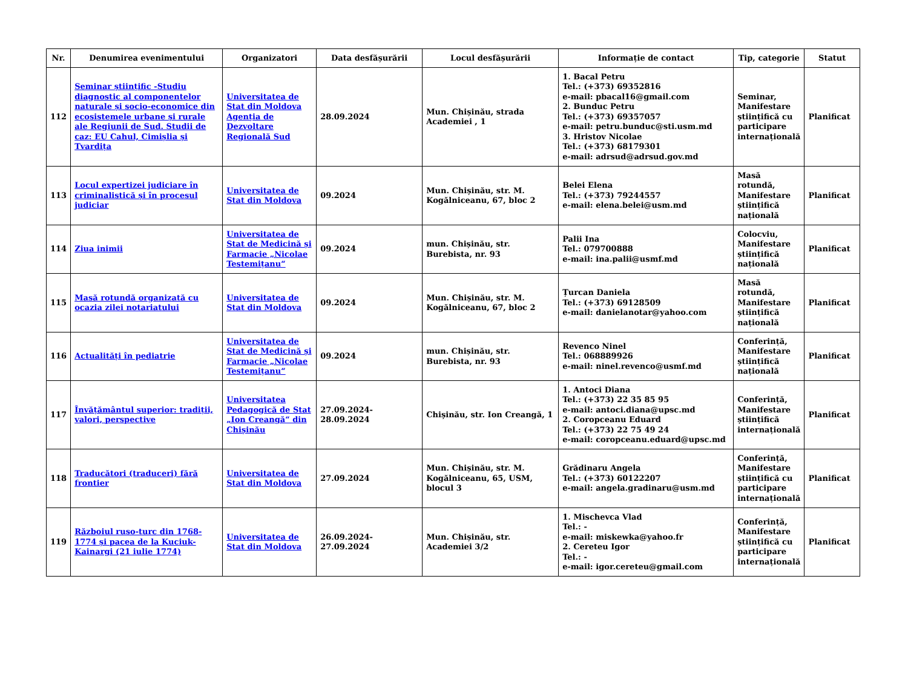| Nr. | Denumirea evenimentului | Organizatori | Data desfășurării | Locul desfășurării | Informație de contact | Tip, categorie | Statut |
| --- | --- | --- | --- | --- | --- | --- | --- |
| 112 | Seminar științific -Studiu diagnostic al componentelor naturale și socio-economice din ecosistemele urbane și rurale ale Regiunii de Sud. Studii de caz: EU Cahul, Cimișlia și Tvardița | Universitatea de Stat din Moldova Agenția de Dezvoltare Regională Sud | 28.09.2024 | Mun. Chișinău, strada Academiei , 1 | 1. Bacal Petru Tel.: (+373) 69352816 e-mail: pbacal16@gmail.com 2. Bunduc Petru Tel.: (+373) 69357057 e-mail: petru.bunduc@sti.usm.md 3. Hristov Nicolae Tel.: (+373) 68179301 e-mail: adrsud@adrsud.gov.md | Seminar, Manifestare științifică cu participare internațională | Planificat |
| 113 | Locul expertizei judiciare în criminalistică și în procesul judiciar | Universitatea de Stat din Moldova | 09.2024 | Mun. Chișinău, str. M. Kogălniceanu, 67, bloc 2 | Belei Elena Tel.: (+373) 79244557 e-mail: elena.belei@usm.md | Masă rotundă, Manifestare științifică națională | Planificat |
| 114 | Ziua inimii | Universitatea de Stat de Medicină și Farmacie „Nicolae Testemițanu“ | 09.2024 | mun. Chișinău, str. Burebista, nr. 93 | Palii Ina Tel.: 079700888 e-mail: ina.palii@usmf.md | Colocviu, Manifestare științifică națională | Planificat |
| 115 | Masă rotundă organizată cu ocazia zilei notariatului | Universitatea de Stat din Moldova | 09.2024 | Mun. Chișinău, str. M. Kogălniceanu, 67, bloc 2 | Țurcan Daniela Tel.: (+373) 69128509 e-mail: danielanotar@yahoo.com | Masă rotundă, Manifestare științifică națională | Planificat |
| 116 | Actualități în pediatrie | Universitatea de Stat de Medicină și Farmacie „Nicolae Testemițanu“ | 09.2024 | mun. Chișinău, str. Burebista, nr. 93 | Revenco Ninel Tel.: 068889926 e-mail: ninel.revenco@usmf.md | Conferință, Manifestare științifică națională | Planificat |
| 117 | Învățământul superior: tradiții, valori, perspective | Universitatea Pedagogică de Stat „Ion Creangă“ din Chișinău | 27.09.2024-28.09.2024 | Chișinău, str. Ion Creangă, 1 | 1. Antoci Diana Tel.: (+373) 22 35 85 95 e-mail: antoci.diana@upsc.md 2. Coropceanu Eduard Tel.: (+373) 22 75 49 24 e-mail: coropceanu.eduard@upsc.md | Conferință, Manifestare științifică internațională | Planificat |
| 118 | Traducători (traduceri) fără frontier | Universitatea de Stat din Moldova | 27.09.2024 | Mun. Chișinău, str. M. Kogălniceanu, 65, USM, blocul 3 | Grădinaru Angela Tel.: (+373) 60122207 e-mail: angela.gradinaru@usm.md | Conferință, Manifestare științifică cu participare internațională | Planificat |
| 119 | Războiul ruso-turc din 1768-1774 și pacea de la Kuciuk-Kainargi (21 iulie 1774) | Universitatea de Stat din Moldova | 26.09.2024-27.09.2024 | Mun. Chișinău, str. Academiei 3/2 | 1. Mischevca Vlad Tel.: - e-mail: miskewka@yahoo.fr 2. Cereteu Igor Tel.: - e-mail: igor.cereteu@gmail.com | Conferință, Manifestare științifică cu participare internațională | Planificat |